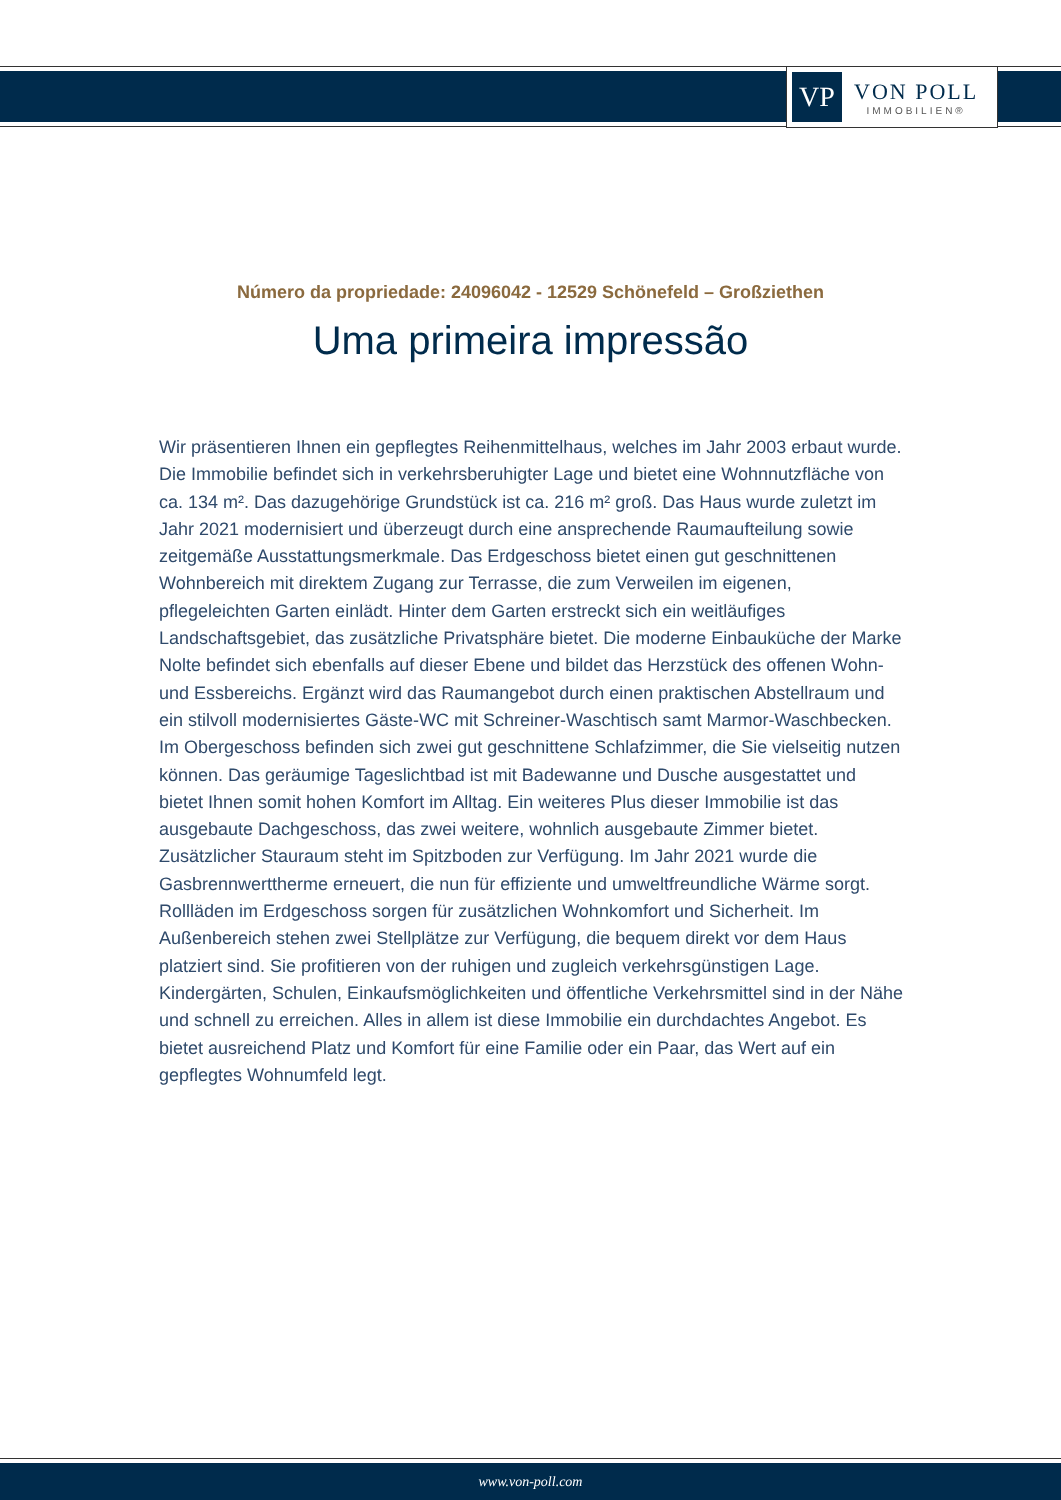VP
VON POLL
IMMOBILIEN®
Número da propriedade: 24096042 - 12529 Schönefeld – Großziethen
Uma primeira impressão
Wir präsentieren Ihnen ein gepflegtes Reihenmittelhaus, welches im Jahr 2003 erbaut wurde. Die Immobilie befindet sich in verkehrsberuhigter Lage und bietet eine Wohnnutzfläche von ca. 134 m². Das dazugehörige Grundstück ist ca. 216 m² groß. Das Haus wurde zuletzt im Jahr 2021 modernisiert und überzeugt durch eine ansprechende Raumaufteilung sowie zeitgemäße Ausstattungsmerkmale. Das Erdgeschoss bietet einen gut geschnittenen Wohnbereich mit direktem Zugang zur Terrasse, die zum Verweilen im eigenen, pflegeleichten Garten einlädt. Hinter dem Garten erstreckt sich ein weitläufiges Landschaftsgebiet, das zusätzliche Privatsphäre bietet. Die moderne Einbauküche der Marke Nolte befindet sich ebenfalls auf dieser Ebene und bildet das Herzstück des offenen Wohn- und Essbereichs. Ergänzt wird das Raumangebot durch einen praktischen Abstellraum und ein stilvoll modernisiertes Gäste-WC mit Schreiner-Waschtisch samt Marmor-Waschbecken. Im Obergeschoss befinden sich zwei gut geschnittene Schlafzimmer, die Sie vielseitig nutzen können. Das geräumige Tageslichtbad ist mit Badewanne und Dusche ausgestattet und bietet Ihnen somit hohen Komfort im Alltag. Ein weiteres Plus dieser Immobilie ist das ausgebaute Dachgeschoss, das zwei weitere, wohnlich ausgebaute Zimmer bietet. Zusätzlicher Stauraum steht im Spitzboden zur Verfügung. Im Jahr 2021 wurde die Gasbrennwerttherme erneuert, die nun für effiziente und umweltfreundliche Wärme sorgt. Rollläden im Erdgeschoss sorgen für zusätzlichen Wohnkomfort und Sicherheit. Im Außenbereich stehen zwei Stellplätze zur Verfügung, die bequem direkt vor dem Haus platziert sind. Sie profitieren von der ruhigen und zugleich verkehrsgünstigen Lage. Kindergärten, Schulen, Einkaufsmöglichkeiten und öffentliche Verkehrsmittel sind in der Nähe und schnell zu erreichen. Alles in allem ist diese Immobilie ein durchdachtes Angebot. Es bietet ausreichend Platz und Komfort für eine Familie oder ein Paar, das Wert auf ein gepflegtes Wohnumfeld legt.
www.von-poll.com